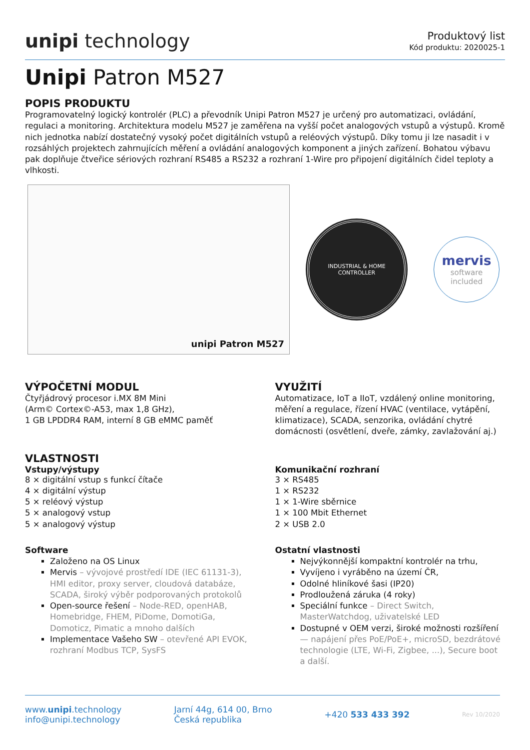unipi technology
Produktový list
Kód produktu: 2020025-1
Unipi Patron M527
POPIS PRODUKTU
Programovatelný logický kontrolér (PLC) a převodník Unipi Patron M527 je určený pro automatizaci, ovládání, regulaci a monitoring. Architektura modelu M527 je zaměřena na vyšší počet analogových vstupů a výstupů. Kromě nich jednotka nabízí dostatečný vysoký počet digitálních vstupů a reléových výstupů. Díky tomu ji lze nasadit i v rozsáhlých projektech zahrnujících měření a ovládání analogových komponent a jiných zařízení. Bohatou výbavu pak doplňuje čtveřice sériových rozhraní RS485 a RS232 a rozhraní 1-Wire pro připojení digitálních čidel teploty a vlhkosti.
unipi Patron M527
INDUSTRIAL & HOME CONTROLLER
mervis
software included
VÝPOČETNÍ MODUL
Čtyřjádrový procesor i.MX 8M Mini
(Arm© Cortex©-A53, max 1,8 GHz),
1 GB LPDDR4 RAM, interní 8 GB eMMC paměť
VYUŽITÍ
Automatizace, IoT a IIoT, vzdálený online monitoring, měření a regulace, řízení HVAC (ventilace, vytápění, klimatizace), SCADA, senzorika, ovládání chytré domácnosti (osvětlení, dveře, zámky, zavlažování aj.)
VLASTNOSTI
Vstupy/výstupy
8 × digitální vstup s funkcí čítače
4 × digitální výstup
5 × reléový výstup
5 × analogový vstup
5 × analogový výstup
Software
Založeno na OS Linux
Mervis – vývojové prostředí IDE (IEC 61131-3), HMI editor, proxy server, cloudová databáze, SCADA, široký výběr podporovaných protokolů
Open-source řešení – Node-RED, openHAB, Homebridge, FHEM, PiDome, DomotiGa, Domoticz, Pimatic a mnoho dalších
Implementace Vašeho SW – otevřené API EVOK, rozhraní Modbus TCP, SysFS
Komunikační rozhraní
3 × RS485
1 × RS232
1 × 1-Wire sběrnice
1 × 100 Mbit Ethernet
2 × USB 2.0
Ostatní vlastnosti
Nejvýkonnější kompaktní kontrolér na trhu,
Vyvíjeno i vyráběno na území ČR,
Odolné hliníkové šasi (IP20)
Prodloužená záruka (4 roky)
Speciální funkce – Direct Switch, MasterWatchdog, uživatelské LED
Dostupné v OEM verzi, široké možnosti rozšíření — napájení přes PoE/PoE+, microSD, bezdrátové technologie (LTE, Wi-Fi, Zigbee, ...), Secure boot a další.
www.unipi.technology
info@unipi.technology
Jarní 44g, 614 00, Brno
Česká republika
+420 533 433 392
Rev 10/2020